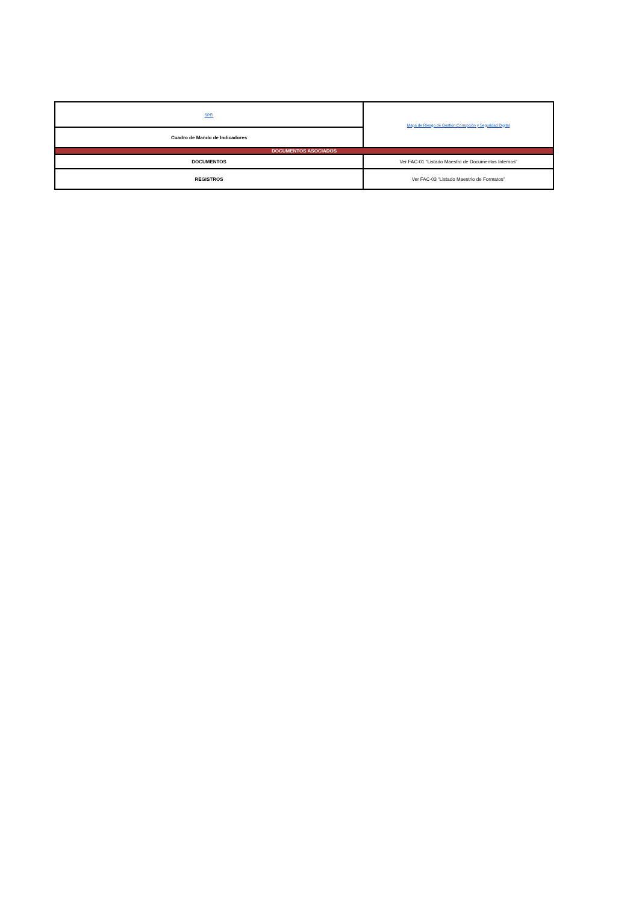| SPEI | Mapa de Riesgo de Gestión,Corrupción y Seguridad Digital |
| Cuadro de Mando de Indicadores | |
| DOCUMENTOS ASOCIADOS | |
| DOCUMENTOS | Ver FAC-01 “Listado Maestro de Documentos Internos” |
| REGISTROS | Ver FAC-03 “Listado Maestrio de Formatos” |